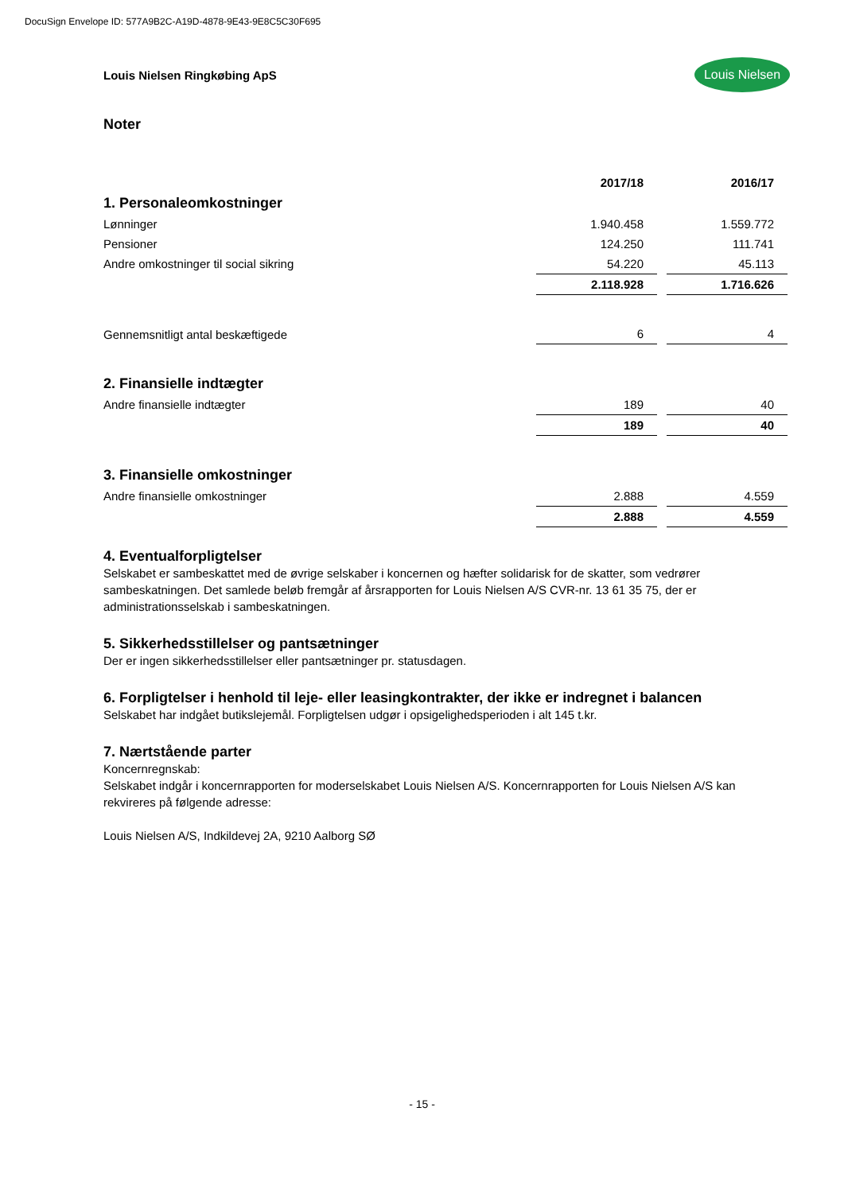DocuSign Envelope ID: 577A9B2C-A19D-4878-9E43-9E8C5C30F695
Louis Nielsen Ringkøbing ApS
Louis Nielsen
Noter
| | 2017/18 | 2016/17 |
| 1. Personaleomkostninger | | |
| Lønninger | 1.940.458 | 1.559.772 |
| Pensioner | 124.250 | 111.741 |
| Andre omkostninger til social sikring | 54.220 | 45.113 |
| | 2.118.928 | 1.716.626 |
| Gennemsnitligt antal beskæftigede | 6 | 4 |
| 2. Finansielle indtægter | | |
| Andre finansielle indtægter | 189 | 40 |
| | 189 | 40 |
| 3. Finansielle omkostninger | | |
| Andre finansielle omkostninger | 2.888 | 4.559 |
| | 2.888 | 4.559 |
4. Eventualforpligtelser
Selskabet er sambeskattet med de øvrige selskaber i koncernen og hæfter solidarisk for de skatter, som vedrører sambeskatningen. Det samlede beløb fremgår af årsrapporten for Louis Nielsen A/S CVR-nr. 13 61 35 75, der er administrationsselskab i sambeskatningen.
5. Sikkerhedsstillelser og pantsætninger
Der er ingen sikkerhedsstillelser eller pantsætninger pr. statusdagen.
6. Forpligtelser i henhold til leje- eller leasingkontrakter, der ikke er indregnet i balancen
Selskabet har indgået butikslejemål. Forpligtelsen udgør i opsigelighedsperioden i alt 145 t.kr.
7. Nærtstående parter
Koncernregnskab:
Selskabet indgår i koncernrapporten for moderselskabet Louis Nielsen A/S. Koncernrapporten for Louis Nielsen A/S kan rekvireres på følgende adresse:
Louis Nielsen A/S, Indkildevej 2A, 9210 Aalborg SØ
- 15 -